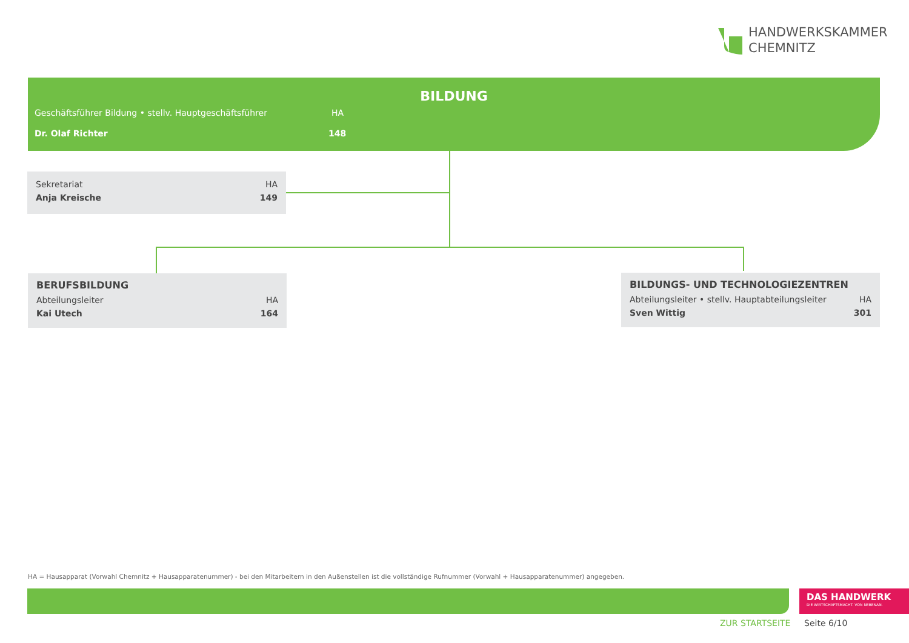HANDWERKSKAMMER
CHEMNITZ
BILDUNG
Geschäftsführer Bildung • stellv. Hauptgeschäftsführer HA
Dr. Olaf Richter 148
Sekretariat HA
Anja Kreische 149
BERUFSBILDUNG
Abteilungsleiter HA
Kai Utech 164
BILDUNGS- UND TECHNOLOGIEZENTREN
Abteilungsleiter • stellv. Hauptabteilungsleiter HA
Sven Wittig 301
HA = Hausapparat (Vorwahl Chemnitz + Hausapparatenummer) - bei den Mitarbeitern in den Außenstellen ist die vollständige Rufnummer (Vorwahl + Hausapparatenummer) angegeben.
DAS HANDWERK
DIE WIRTSCHAFTSMACHT. VON NEBENAN.
ZUR STARTSEITE Seite 6/10